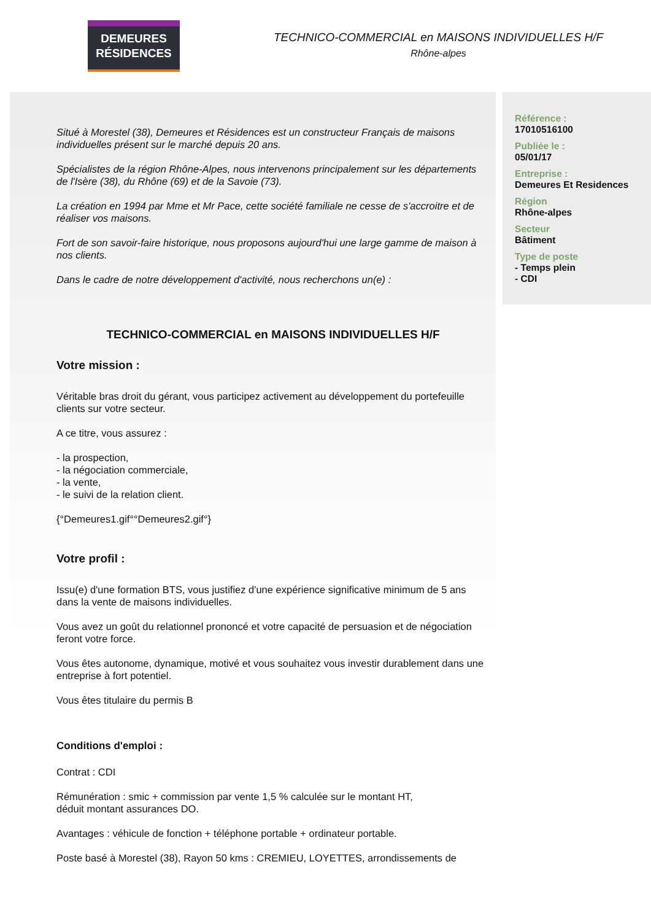DEMEURES
RÉSIDENCES
TECHNICO-COMMERCIAL en MAISONS INDIVIDUELLES H/F
Rhône-alpes
Situé à Morestel (38), Demeures et Résidences est un constructeur Français de maisons individuelles présent sur le marché depuis 20 ans.
Spécialistes de la région Rhône-Alpes, nous intervenons principalement sur les départements de l'Isère (38), du Rhône (69) et de la Savoie (73).
La création en 1994 par Mme et Mr Pace, cette société familiale ne cesse de s'accroitre et de réaliser vos maisons.
Fort de son savoir-faire historique, nous proposons aujourd'hui une large gamme de maison à nos clients.
Dans le cadre de notre développement d'activité, nous recherchons un(e) :
TECHNICO-COMMERCIAL en MAISONS INDIVIDUELLES H/F
Votre mission :
Véritable bras droit du gérant, vous participez activement au développement du portefeuille clients sur votre secteur.
A ce titre, vous assurez :
- la prospection,
- la négociation commerciale,
- la vente,
- le suivi de la relation client.
{°Demeures1.gif°°Demeures2.gif°}
Votre profil :
Issu(e) d'une formation BTS, vous justifiez d'une expérience significative minimum de 5 ans dans la vente de maisons individuelles.
Vous avez un goût du relationnel prononcé et votre capacité de persuasion et de négociation feront votre force.
Vous êtes autonome, dynamique, motivé et vous souhaitez vous investir durablement dans une entreprise à fort potentiel.
Vous êtes titulaire du permis B
Conditions d'emploi :
Contrat : CDI
Rémunération : smic + commission par vente 1,5 % calculée sur le montant HT,
déduit montant assurances DO.
Avantages : véhicule de fonction + téléphone portable + ordinateur portable.
Poste basé à Morestel (38), Rayon 50 kms : CREMIEU, LOYETTES, arrondissements de
Référence :
17010516100
Publiée le :
05/01/17
Entreprise :
Demeures Et Residences
Région
Rhône-alpes
Secteur
Bâtiment
Type de poste
- Temps plein
- CDI